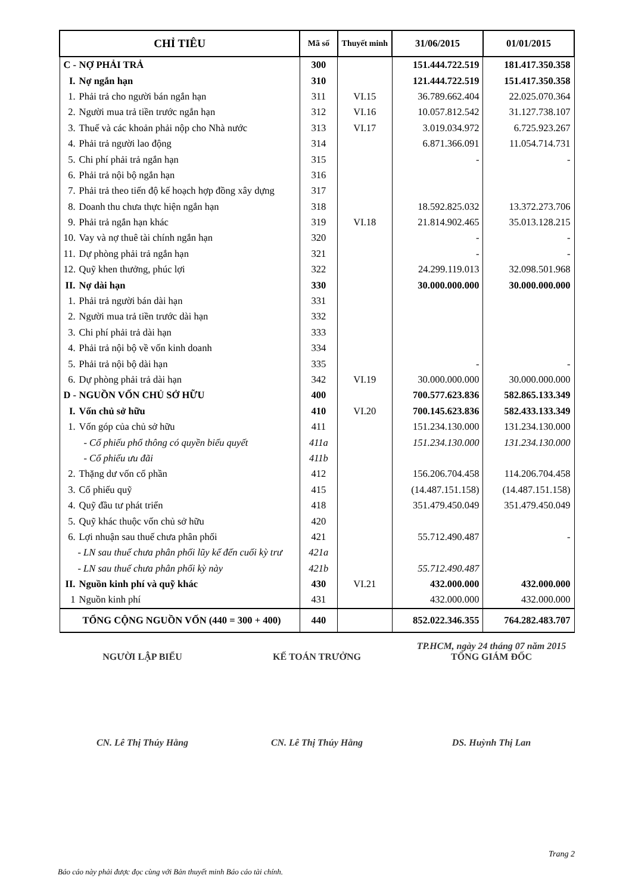| CHỈ TIÊU | Mã số | Thuyết minh | 31/06/2015 | 01/01/2015 |
| --- | --- | --- | --- | --- |
| C - NỢ PHẢI TRẢ | 300 | | 151.444.722.519 | 181.417.350.358 |
| I. Nợ ngắn hạn | 310 | | 121.444.722.519 | 151.417.350.358 |
| 1. Phải trả cho người bán ngắn hạn | 311 | VI.15 | 36.789.662.404 | 22.025.070.364 |
| 2. Người mua trả tiền trước ngắn hạn | 312 | VI.16 | 10.057.812.542 | 31.127.738.107 |
| 3. Thuế và các khoản phải nộp cho Nhà nước | 313 | VI.17 | 3.019.034.972 | 6.725.923.267 |
| 4. Phải trả người lao động | 314 | | 6.871.366.091 | 11.054.714.731 |
| 5. Chi phí phải trả ngắn hạn | 315 | | - | - |
| 6. Phải trả nội bộ ngắn hạn | 316 | | | |
| 7. Phải trả theo tiến độ kế hoạch hợp đồng xây dựng | 317 | | | |
| 8. Doanh thu chưa thực hiện ngắn hạn | 318 | | 18.592.825.032 | 13.372.273.706 |
| 9. Phải trả ngắn hạn khác | 319 | VI.18 | 21.814.902.465 | 35.013.128.215 |
| 10. Vay và nợ thuê tài chính ngắn hạn | 320 | | - | - |
| 11. Dự phòng phải trả ngắn hạn | 321 | | - | - |
| 12. Quỹ khen thưởng, phúc lợi | 322 | | 24.299.119.013 | 32.098.501.968 |
| II. Nợ dài hạn | 330 | | 30.000.000.000 | 30.000.000.000 |
| 1. Phải trả người bán dài hạn | 331 | | | |
| 2. Người mua trả tiền trước dài hạn | 332 | | | |
| 3. Chi phí phải trả dài hạn | 333 | | | |
| 4. Phải trả nội bộ về vốn kinh doanh | 334 | | | |
| 5. Phải trả nội bộ dài hạn | 335 | | - | - |
| 6. Dự phòng phải trả dài hạn | 342 | VI.19 | 30.000.000.000 | 30.000.000.000 |
| D - NGUỒN VỐN CHỦ SỞ HỮU | 400 | | 700.577.623.836 | 582.865.133.349 |
| I. Vốn chủ sở hữu | 410 | VI.20 | 700.145.623.836 | 582.433.133.349 |
| 1. Vốn góp của chủ sở hữu | 411 | | 151.234.130.000 | 131.234.130.000 |
| - Cổ phiếu phổ thông có quyền biểu quyết | 411a | | 151.234.130.000 | 131.234.130.000 |
| - Cổ phiếu ưu đãi | 411b | | | |
| 2. Thặng dư vốn cổ phần | 412 | | 156.206.704.458 | 114.206.704.458 |
| 3. Cổ phiếu quỹ | 415 | | (14.487.151.158) | (14.487.151.158) |
| 4. Quỹ đầu tư phát triển | 418 | | 351.479.450.049 | 351.479.450.049 |
| 5. Quỹ khác thuộc vốn chủ sở hữu | 420 | | | |
| 6. Lợi nhuận sau thuế chưa phân phối | 421 | | 55.712.490.487 | - |
| - LN sau thuế chưa phân phối lũy kế đến cuối kỳ trư | 421a | | | |
| - LN sau thuế chưa phân phối kỳ này | 421b | | 55.712.490.487 | |
| II. Nguồn kinh phí và quỹ khác | 430 | VI.21 | 432.000.000 | 432.000.000 |
| 1 Nguồn kinh phí | 431 | | 432.000.000 | 432.000.000 |
| TỔNG CỘNG NGUỒN VỐN (440 = 300 + 400) | 440 | | 852.022.346.355 | 764.282.483.707 |
NGƯỜI LẬP BIỂU
CN. Lê Thị Thúy Hằng
KẾ TOÁN TRƯỞNG
CN. Lê Thị Thúy Hằng
TP.HCM, ngày 24 tháng 07 năm 2015
TỔNG GIÁM ĐỐC
DS. Huỳnh Thị Lan
Trang 2
Báo cáo này phải được đọc cùng với Bản thuyết minh Báo cáo tài chính.